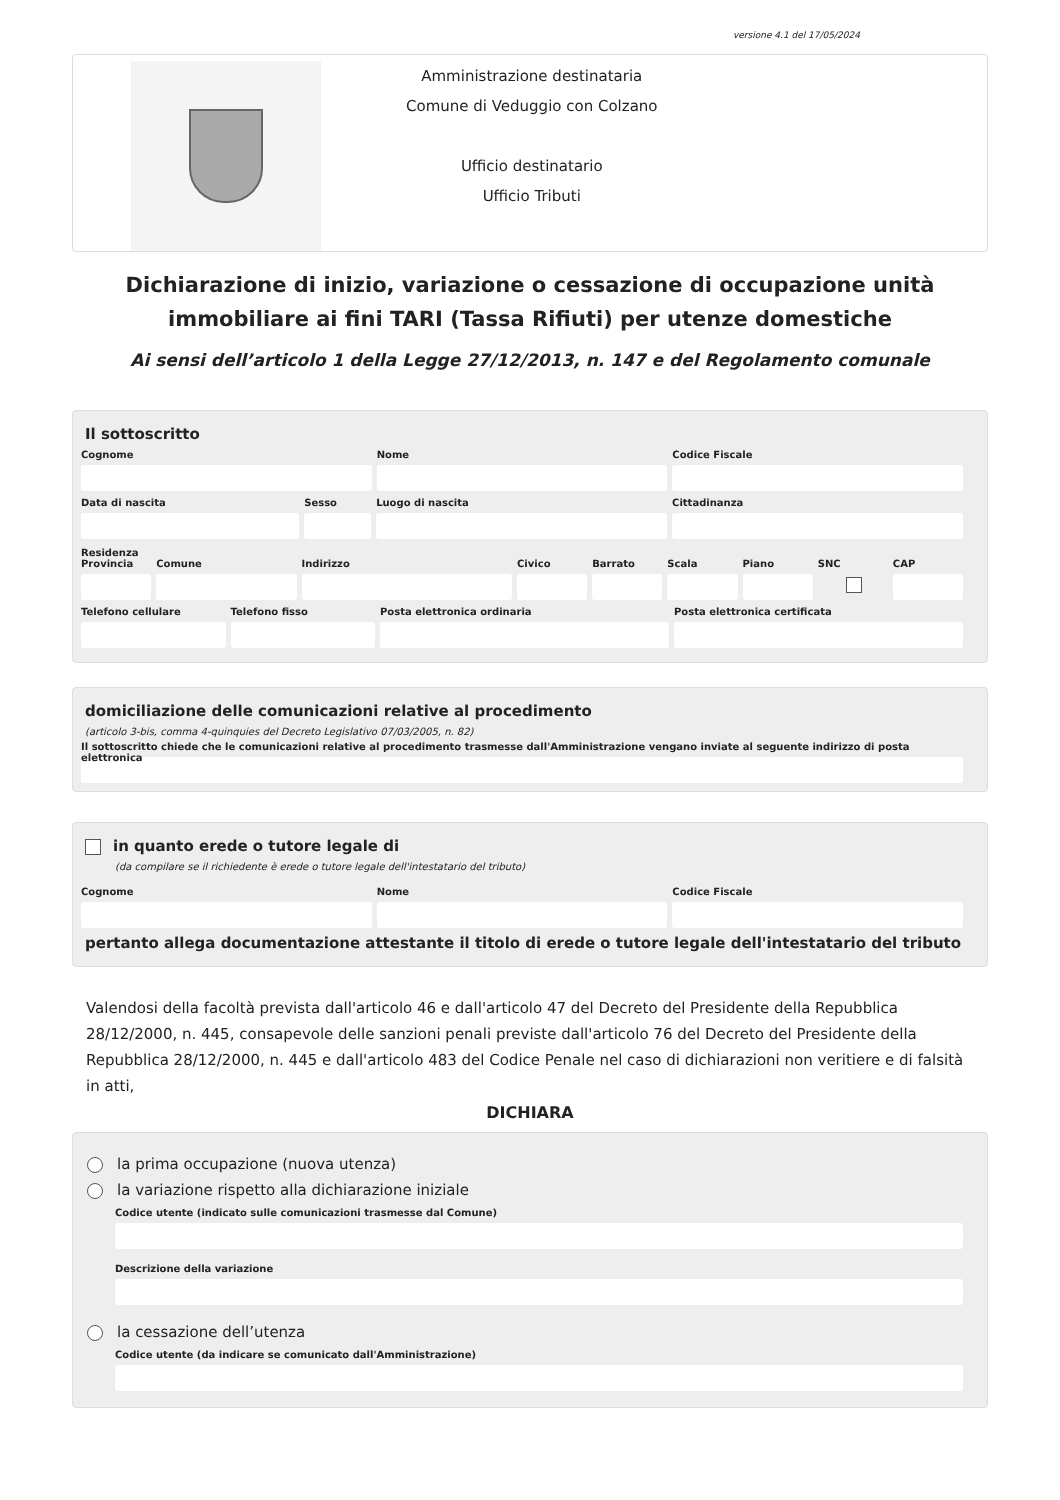versione 4.1 del 17/05/2024
Amministrazione destinataria
Comune di Veduggio con Colzano
Ufficio destinatario
Ufficio Tributi
Dichiarazione di inizio, variazione o cessazione di occupazione unità immobiliare ai fini TARI (Tassa Rifiuti) per utenze domestiche
Ai sensi dell’articolo 1 della Legge 27/12/2013, n. 147 e del Regolamento comunale
Il sottoscritto
Cognome Nome Codice Fiscale
Data di nascita Sesso Luogo di nascita Cittadinanza
Residenza
Provincia Comune Indirizzo Civico Barrato Scala Piano SNC CAP
Telefono cellulare Telefono fisso Posta elettronica ordinaria Posta elettronica certificata
domiciliazione delle comunicazioni relative al procedimento
(articolo 3-bis, comma 4-quinquies del Decreto Legislativo 07/03/2005, n. 82)
Il sottoscritto chiede che le comunicazioni relative al procedimento trasmesse dall'Amministrazione vengano inviate al seguente indirizzo di posta elettronica
in quanto erede o tutore legale di
(da compilare se il richiedente è erede o tutore legale dell'intestatario del tributo)
Cognome Nome Codice Fiscale
pertanto allega documentazione attestante il titolo di erede o tutore legale dell'intestatario del tributo
Valendosi della facoltà prevista dall'articolo 46 e dall'articolo 47 del Decreto del Presidente della Repubblica 28/12/2000, n. 445, consapevole delle sanzioni penali previste dall'articolo 76 del Decreto del Presidente della Repubblica 28/12/2000, n. 445 e dall'articolo 483 del Codice Penale nel caso di dichiarazioni non veritiere e di falsità in atti,
DICHIARA
la prima occupazione (nuova utenza)
la variazione rispetto alla dichiarazione iniziale
Codice utente (indicato sulle comunicazioni trasmesse dal Comune)
Descrizione della variazione
la cessazione dell’utenza
Codice utente (da indicare se comunicato dall'Amministrazione)